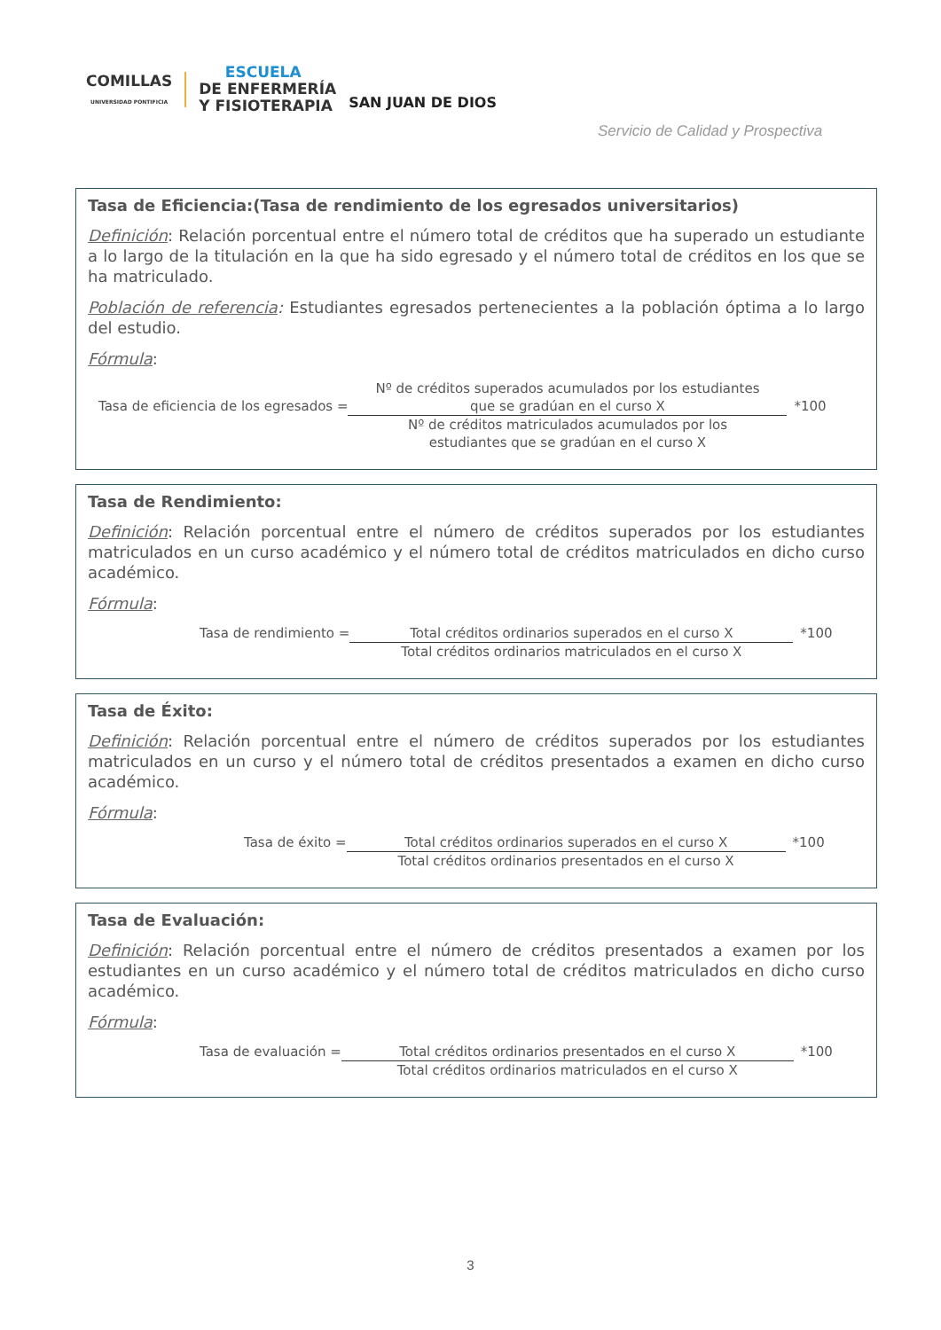COMILLAS
UNIVERSIDAD PONTIFICIA
ESCUELA
DE ENFERMERÍA
Y FISIOTERAPIA
SAN JUAN DE DIOS
Servicio de Calidad y Prospectiva
Tasa de Eficiencia:(Tasa de rendimiento de los egresados universitarios)
Definición: Relación porcentual entre el número total de créditos que ha superado un estudiante a lo largo de la titulación en la que ha sido egresado y el número total de créditos en los que se ha matriculado.
Población de referencia: Estudiantes egresados pertenecientes a la población óptima a lo largo del estudio.
Fórmula:
Tasa de eficiencia de los egresados =
Nº de créditos superados acumulados por los estudiantes
que se gradúan en el curso X
Nº de créditos matriculados acumulados por los
estudiantes que se gradúan en el curso X
*100
Tasa de Rendimiento:
Definición: Relación porcentual entre el número de créditos superados por los estudiantes matriculados en un curso académico y el número total de créditos matriculados en dicho curso académico.
Fórmula:
Tasa de rendimiento = Total créditos ordinarios superados en el curso X
Total créditos ordinarios matriculados en el curso X
*100
Tasa de Éxito:
Definición: Relación porcentual entre el número de créditos superados por los estudiantes matriculados en un curso y el número total de créditos presentados a examen en dicho curso académico.
Fórmula:
Tasa de éxito = Total créditos ordinarios superados en el curso X
Total créditos ordinarios presentados en el curso X
*100
Tasa de Evaluación:
Definición: Relación porcentual entre el número de créditos presentados a examen por los estudiantes en un curso académico y el número total de créditos matriculados en dicho curso académico.
Fórmula:
Tasa de evaluación = Total créditos ordinarios presentados en el curso X
Total créditos ordinarios matriculados en el curso X
*100
3